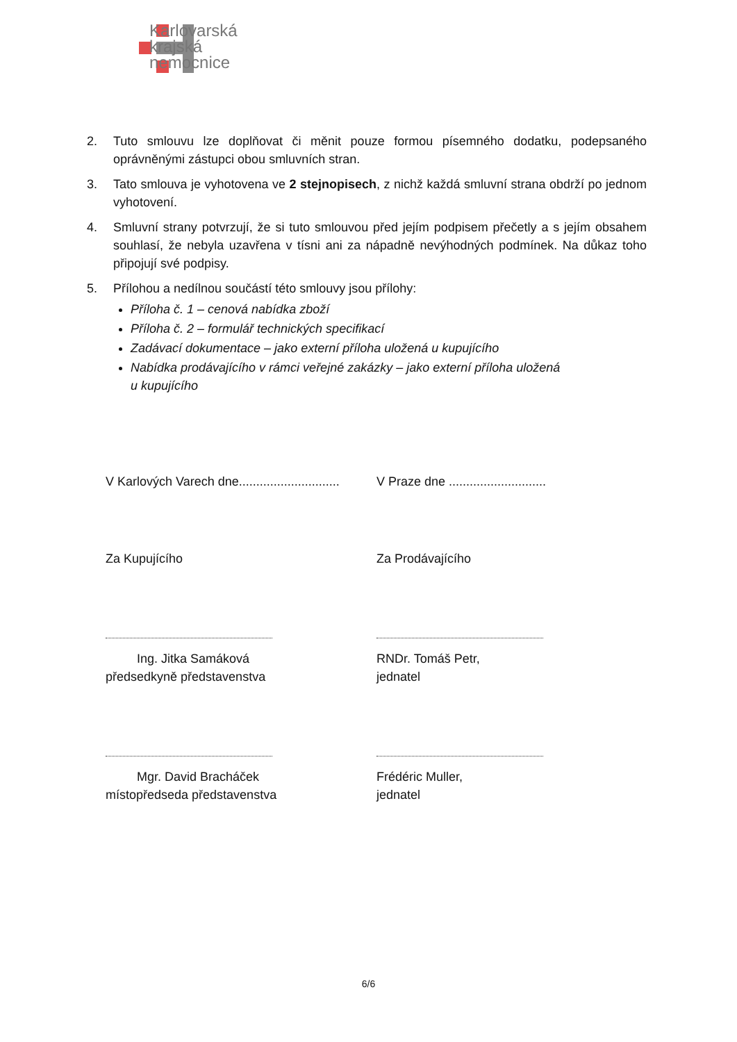Karlovarská
krajská
nemocnice
2. Tuto smlouvu lze doplňovat či měnit pouze formou písemného dodatku, podepsaného oprávněnými zástupci obou smluvních stran.
3. Tato smlouva je vyhotovena ve 2 stejnopisech, z nichž každá smluvní strana obdrží po jednom vyhotovení.
4. Smluvní strany potvrzují, že si tuto smlouvou před jejím podpisem přečetly a s jejím obsahem souhlasí, že nebyla uzavřena v tísni ani za nápadně nevýhodných podmínek. Na důkaz toho připojují své podpisy.
5. Přílohou a nedílnou součástí této smlouvy jsou přílohy:
Příloha č. 1 – cenová nabídka zboží
Příloha č. 2 – formulář technických specifikací
Zadávací dokumentace – jako externí příloha uložená u kupujícího
Nabídka prodávajícího v rámci veřejné zakázky – jako externí příloha uložená
u kupujícího
V Karlových Varech dne.............................
V Praze dne ............................
Za Kupujícího Za Prodávajícího
Ing. Jitka Samáková
předsedkyně představenstva
RNDr. Tomáš Petr,
jednatel
Mgr. David Bracháček
místopředseda představenstva
Frédéric Muller,
jednatel
6/6